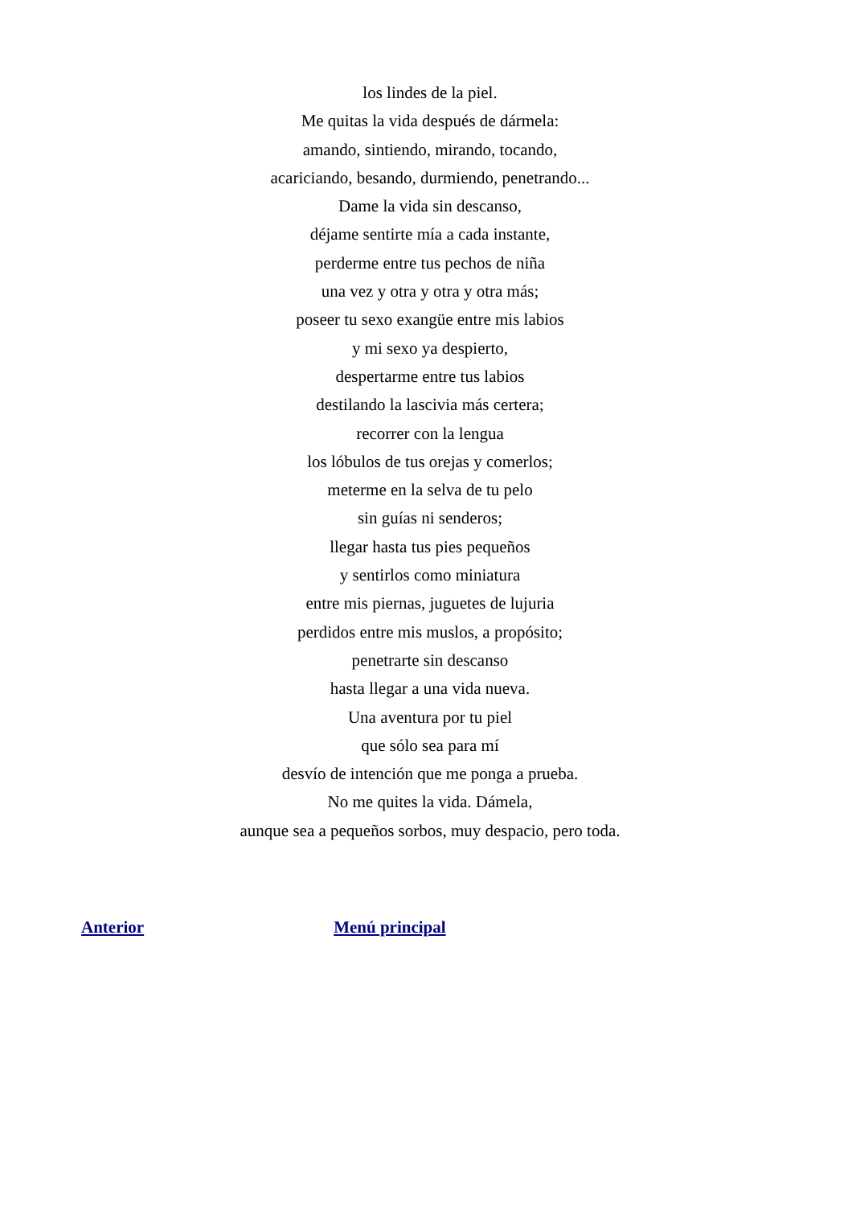los lindes de la piel.
Me quitas la vida después de dármela:
amando, sintiendo, mirando, tocando,
acariciando, besando, durmiendo, penetrando...
Dame la vida sin descanso,
déjame sentirte mía a cada instante,
perderme entre tus pechos de niña
una vez y otra y otra y otra más;
poseer tu sexo exangüe entre mis labios
y mi sexo ya despierto,
despertarme entre tus labios
destilando la lascivia más certera;
recorrer con la lengua
los lóbulos de tus orejas y comerlos;
meterme en la selva de tu pelo
sin guías ni senderos;
llegar hasta tus pies pequeños
y sentirlos como miniatura
entre mis piernas, juguetes de lujuria
perdidos entre mis muslos, a propósito;
penetrarte sin descanso
hasta llegar a una vida nueva.
Una aventura por tu piel
que sólo sea para mí
desvío de intención que me ponga a prueba.
No me quites la vida. Dámela,
aunque sea a pequeños sorbos, muy despacio, pero toda.
Anterior Menú principal